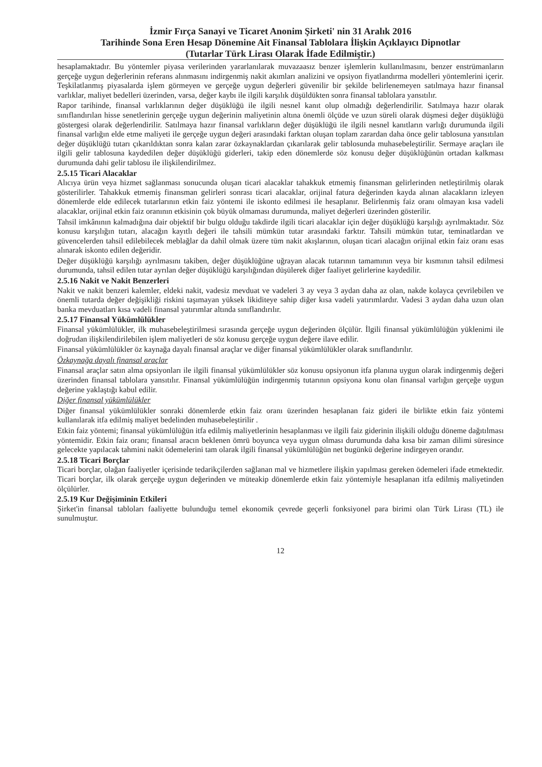İzmir Fırça Sanayi ve Ticaret Anonim Şirketi' nin 31 Aralık 2016
Tarihinde Sona Eren Hesap Dönemine Ait Finansal Tablolara İlişkin Açıklayıcı Dipnotlar
(Tutarlar Türk Lirası Olarak İfade Edilmiştir.)
hesaplamaktadır. Bu yöntemler piyasa verilerinden yararlanılarak muvazaasız benzer işlemlerin kullanılmasını, benzer enstrümanların gerçeğe uygun değerlerinin referans alınmasını indirgenmiş nakit akımları analizini ve opsiyon fiyatlandırma modelleri yöntemlerini içerir. Teşkilatlanmış piyasalarda işlem görmeyen ve gerçeğe uygun değerleri güvenilir bir şekilde belirlenemeyen satılmaya hazır finansal varlıklar, maliyet bedelleri üzerinden, varsa, değer kaybı ile ilgili karşılık düşüldükten sonra finansal tablolara yansıtılır.
Rapor tarihinde, finansal varlıklarının değer düşüklüğü ile ilgili nesnel kanıt olup olmadığı değerlendirilir. Satılmaya hazır olarak sınıflandırılan hisse senetlerinin gerçeğe uygun değerinin maliyetinin altına önemli ölçüde ve uzun süreli olarak düşmesi değer düşüklüğü göstergesi olarak değerlendirilir. Satılmaya hazır finansal varlıkların değer düşüklüğü ile ilgili nesnel kanıtların varlığı durumunda ilgili finansal varlığın elde etme maliyeti ile gerçeğe uygun değeri arasındaki farktan oluşan toplam zarardan daha önce gelir tablosuna yansıtılan değer düşüklüğü tutarı çıkarıldıktan sonra kalan zarar özkaynaklardan çıkarılarak gelir tablosunda muhasebeleştirilir. Sermaye araçları ile ilgili gelir tablosuna kaydedilen değer düşüklüğü giderleri, takip eden dönemlerde söz konusu değer düşüklüğünün ortadan kalkması durumunda dahi gelir tablosu ile ilişkilendirilmez.
2.5.15 Ticari Alacaklar
Alıcıya ürün veya hizmet sağlanması sonucunda oluşan ticari alacaklar tahakkuk etmemiş finansman gelirlerinden netleştirilmiş olarak gösterilirler. Tahakkuk etmemiş finansman gelirleri sonrası ticari alacaklar, orijinal fatura değerinden kayda alınan alacakların izleyen dönemlerde elde edilecek tutarlarının etkin faiz yöntemi ile iskonto edilmesi ile hesaplanır. Belirlenmiş faiz oranı olmayan kısa vadeli alacaklar, orijinal etkin faiz oranının etkisinin çok büyük olmaması durumunda, maliyet değerleri üzerinden gösterilir.
Tahsil imkânının kalmadığına dair objektif bir bulgu olduğu takdirde ilgili ticari alacaklar için değer düşüklüğü karşılığı ayrılmaktadır. Söz konusu karşılığın tutarı, alacağın kayıtlı değeri ile tahsili mümkün tutar arasındaki farktır. Tahsili mümkün tutar, teminatlardan ve güvencelerden tahsil edilebilecek meblağlar da dahil olmak üzere tüm nakit akışlarının, oluşan ticari alacağın orijinal etkin faiz oranı esas alınarak iskonto edilen değeridir.
Değer düşüklüğü karşılığı ayrılmasını takiben, değer düşüklüğüne uğrayan alacak tutarının tamamının veya bir kısmının tahsil edilmesi durumunda, tahsil edilen tutar ayrılan değer düşüklüğü karşılığından düşülerek diğer faaliyet gelirlerine kaydedilir.
2.5.16 Nakit ve Nakit Benzerleri
Nakit ve nakit benzeri kalemler, eldeki nakit, vadesiz mevduat ve vadeleri 3 ay veya 3 aydan daha az olan, nakde kolayca çevrilebilen ve önemli tutarda değer değişikliği riskini taşımayan yüksek likiditeye sahip diğer kısa vadeli yatırımlardır. Vadesi 3 aydan daha uzun olan banka mevduatları kısa vadeli finansal yatırımlar altında sınıflandırılır.
2.5.17 Finansal Yükümlülükler
Finansal yükümlülükler, ilk muhasebeleştirilmesi sırasında gerçeğe uygun değerinden ölçülür. İlgili finansal yükümlülüğün yüklenimi ile doğrudan ilişkilendirilebilen işlem maliyetleri de söz konusu gerçeğe uygun değere ilave edilir.
Finansal yükümlülükler öz kaynağa dayalı finansal araçlar ve diğer finansal yükümlülükler olarak sınıflandırılır.
Özkaynağa dayalı finansal araçlar
Finansal araçlar satın alma opsiyonları ile ilgili finansal yükümlülükler söz konusu opsiyonun itfa planına uygun olarak indirgenmiş değeri üzerinden finansal tablolara yansıtılır. Finansal yükümlülüğün indirgenmiş tutarının opsiyona konu olan finansal varlığın gerçeğe uygun değerine yaklaştığı kabul edilir.
Diğer finansal yükümlülükler
Diğer finansal yükümlülükler sonraki dönemlerde etkin faiz oranı üzerinden hesaplanan faiz gideri ile birlikte etkin faiz yöntemi kullanılarak itfa edilmiş maliyet bedelinden muhasebeleştirilir .
Etkin faiz yöntemi; finansal yükümlülüğün itfa edilmiş maliyetlerinin hesaplanması ve ilgili faiz giderinin ilişkili olduğu döneme dağıtılması yöntemidir. Etkin faiz oranı; finansal aracın beklenen ömrü boyunca veya uygun olması durumunda daha kısa bir zaman dilimi süresince gelecekte yapılacak tahmini nakit ödemelerini tam olarak ilgili finansal yükümlülüğün net bugünkü değerine indirgeyen orandır.
2.5.18 Ticari Borçlar
Ticari borçlar, olağan faaliyetler içerisinde tedarikçilerden sağlanan mal ve hizmetlere ilişkin yapılması gereken ödemeleri ifade etmektedir. Ticari borçlar, ilk olarak gerçeğe uygun değerinden ve müteakip dönemlerde etkin faiz yöntemiyle hesaplanan itfa edilmiş maliyetinden ölçülürler.
2.5.19 Kur Değişiminin Etkileri
Şirket'in finansal tabloları faaliyette bulunduğu temel ekonomik çevrede geçerli fonksiyonel para birimi olan Türk Lirası (TL) ile sunulmuştur.
12